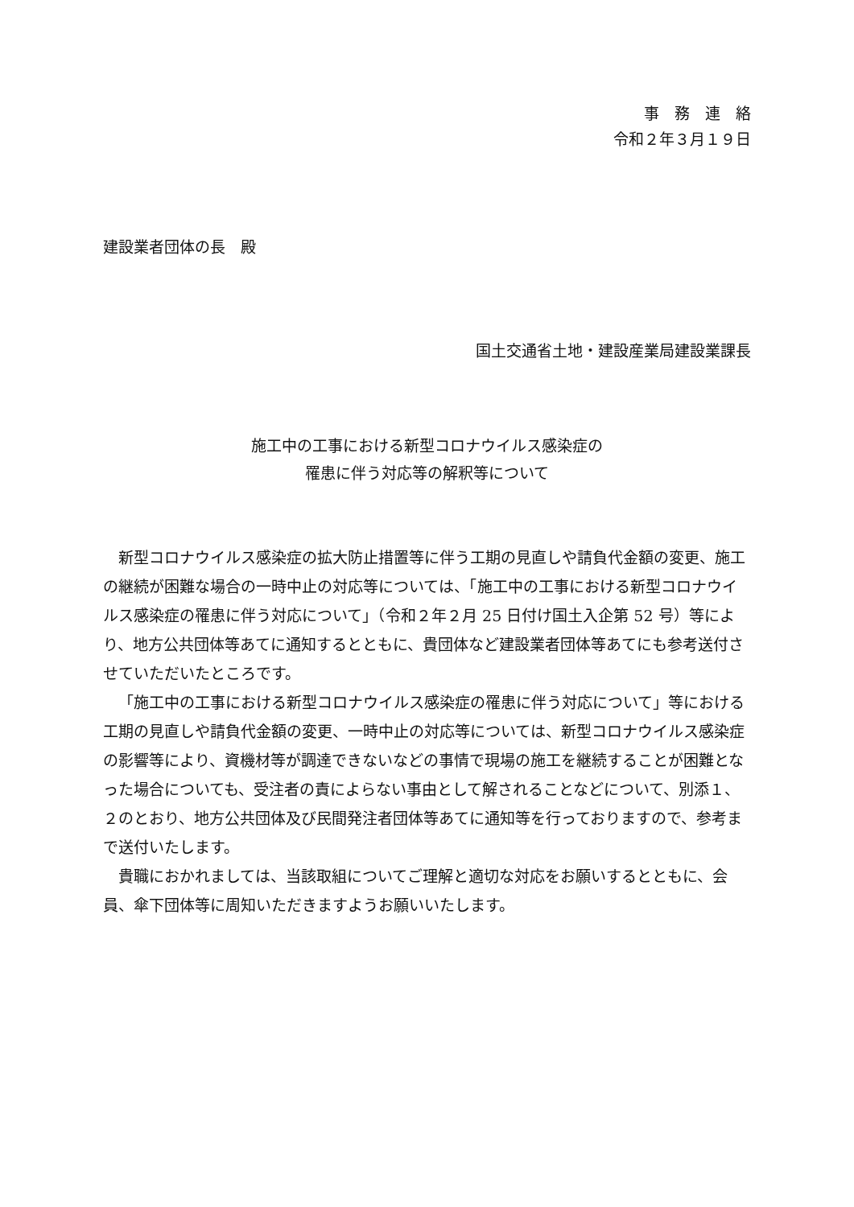事　務　連　絡
令和２年３月１９日
建設業者団体の長　殿
国土交通省土地・建設産業局建設業課長
施工中の工事における新型コロナウイルス感染症の
罹患に伴う対応等の解釈等について
新型コロナウイルス感染症の拡大防止措置等に伴う工期の見直しや請負代金額の変更、施工の継続が困難な場合の一時中止の対応等については、「施工中の工事における新型コロナウイルス感染症の罹患に伴う対応について」（令和２年２月 25 日付け国土入企第 52 号）等により、地方公共団体等あてに通知するとともに、貴団体など建設業者団体等あてにも参考送付させていただいたところです。
「施工中の工事における新型コロナウイルス感染症の罹患に伴う対応について」等における工期の見直しや請負代金額の変更、一時中止の対応等については、新型コロナウイルス感染症の影響等により、資機材等が調達できないなどの事情で現場の施工を継続することが困難となった場合についても、受注者の責によらない事由として解されることなどについて、別添１、２のとおり、地方公共団体及び民間発注者団体等あてに通知等を行っておりますので、参考まで送付いたします。
貴職におかれましては、当該取組についてご理解と適切な対応をお願いするとともに、会員、傘下団体等に周知いただきますようお願いいたします。